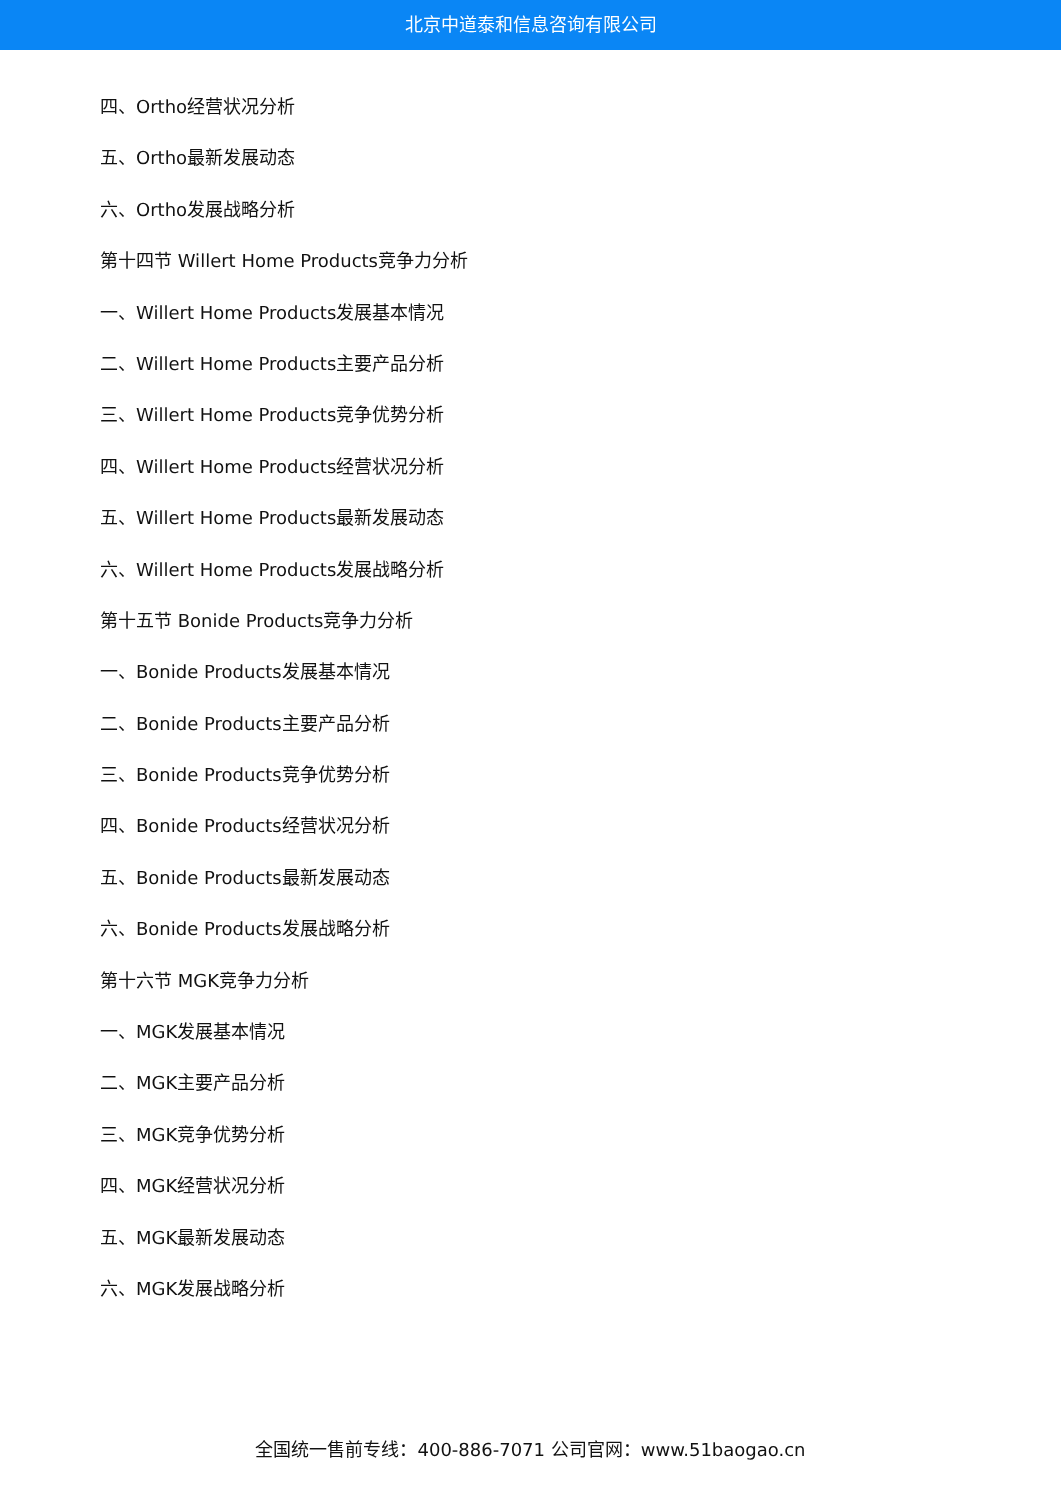北京中道泰和信息咨询有限公司
四、Ortho经营状况分析
五、Ortho最新发展动态
六、Ortho发展战略分析
第十四节 Willert Home Products竞争力分析
一、Willert Home Products发展基本情况
二、Willert Home Products主要产品分析
三、Willert Home Products竞争优势分析
四、Willert Home Products经营状况分析
五、Willert Home Products最新发展动态
六、Willert Home Products发展战略分析
第十五节 Bonide Products竞争力分析
一、Bonide Products发展基本情况
二、Bonide Products主要产品分析
三、Bonide Products竞争优势分析
四、Bonide Products经营状况分析
五、Bonide Products最新发展动态
六、Bonide Products发展战略分析
第十六节 MGK竞争力分析
一、MGK发展基本情况
二、MGK主要产品分析
三、MGK竞争优势分析
四、MGK经营状况分析
五、MGK最新发展动态
六、MGK发展战略分析
全国统一售前专线：400-886-7071 公司官网：www.51baogao.cn